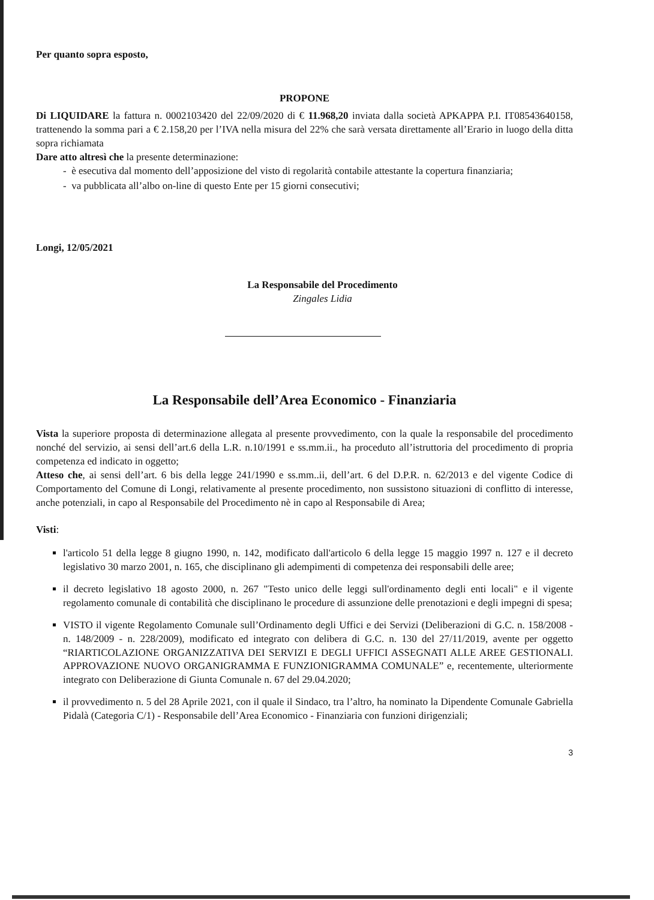Per quanto sopra esposto,
PROPONE
Di LIQUIDARE la fattura n. 0002103420 del 22/09/2020 di € 11.968,20 inviata dalla società APKAPPA P.I. IT08543640158, trattenendo la somma pari a € 2.158,20 per l’IVA nella misura del 22% che sarà versata direttamente all’Erario in luogo della ditta sopra richiamata
Dare atto altresì che la presente determinazione:
- è esecutiva dal momento dell’apposizione del visto di regolarità contabile attestante la copertura finanziaria;
- va pubblicata all’albo on-line di questo Ente per 15 giorni consecutivi;
Longi, 12/05/2021
La Responsabile del Procedimento
Zingales Lidia
La Responsabile dell’Area Economico - Finanziaria
Vista la superiore proposta di determinazione allegata al presente provvedimento, con la quale la responsabile del procedimento nonché del servizio, ai sensi dell’art.6 della L.R. n.10/1991 e ss.mm.ii., ha proceduto all’istruttoria del procedimento di propria competenza ed indicato in oggetto;
Atteso che, ai sensi dell’art. 6 bis della legge 241/1990 e ss.mm..ii, dell’art. 6 del D.P.R. n. 62/2013 e del vigente Codice di Comportamento del Comune di Longi, relativamente al presente procedimento, non sussistono situazioni di conflitto di interesse, anche potenziali, in capo al Responsabile del Procedimento nè in capo al Responsabile di Area;
Visti:
l'articolo 51 della legge 8 giugno 1990, n. 142, modificato dall'articolo 6 della legge 15 maggio 1997 n. 127 e il decreto legislativo 30 marzo 2001, n. 165, che disciplinano gli adempimenti di competenza dei responsabili delle aree;
il decreto legislativo 18 agosto 2000, n. 267 "Testo unico delle leggi sull'ordinamento degli enti locali" e il vigente regolamento comunale di contabilità che disciplinano le procedure di assunzione delle prenotazioni e degli impegni di spesa;
VISTO il vigente Regolamento Comunale sull’Ordinamento degli Uffici e dei Servizi (Deliberazioni di G.C. n. 158/2008 - n. 148/2009 - n. 228/2009), modificato ed integrato con delibera di G.C. n. 130 del 27/11/2019, avente per oggetto “RIARTICOLAZIONE ORGANIZZATIVA DEI SERVIZI E DEGLI UFFICI ASSEGNATI ALLE AREE GESTIONALI. APPROVAZIONE NUOVO ORGANIGRAMMA E FUNZIONIGRAMMA COMUNALE” e, recentemente, ulteriormente integrato con Deliberazione di Giunta Comunale n. 67 del 29.04.2020;
il provvedimento n. 5 del 28 Aprile 2021, con il quale il Sindaco, tra l’altro, ha nominato la Dipendente Comunale Gabriella Pidalà (Categoria C/1) - Responsabile dell’Area Economico - Finanziaria con funzioni dirigenziali;
3